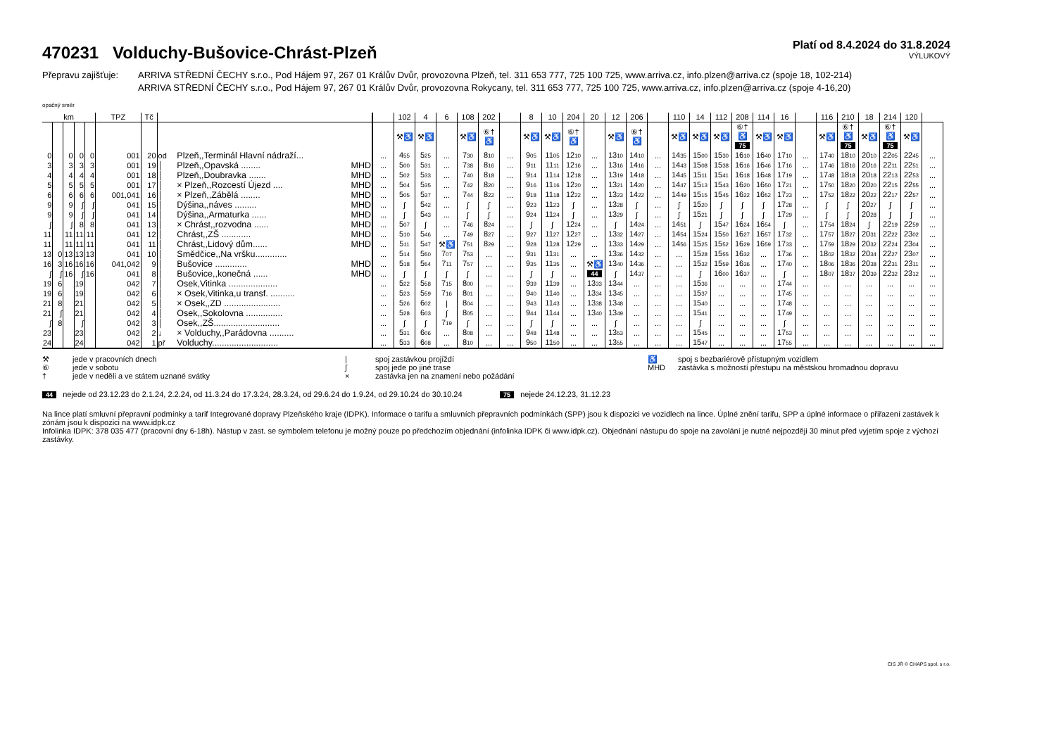470231 Volduchy-Bušovice-Chrást-Plzeň
Platí od 8.4.2024 do 31.8.2024
VÝLUKOVÝ
Přepravu zajišťuje:
ARRIVA STŘEDNÍ ČECHY s.r.o., Pod Hájem 97, 267 01 Králův Dvůr, provozovna Plzeň, tel. 311 653 777, 725 100 725, www.arriva.cz, info.plzen@arriva.cz (spoje 18, 102-214)
ARRIVA STŘEDNÍ ČECHY s.r.o., Pod Hájem 97, 267 01 Králův Dvůr, provozovna Rokycany, tel. 311 653 777, 725 100 725, www.arriva.cz, info.plzen@arriva.cz (spoje 4-16,20)
opačný směr
| km | | | | | TPZ | Tč | | | | 102 | 4 | 6 | 108 | 202 | | 8 | 10 | 204 | 20 | 12 | 206 | | 110 | 14 | 112 | 208 | 114 | 16 | | 116 | 210 | 18 | 214 | 120 | |
| --- | --- | --- | --- | --- | --- | --- | --- | --- | --- | --- | --- | --- | --- | --- | --- | --- | --- | --- | --- | --- | --- | --- | --- | --- | --- | --- | --- | --- | --- | --- | --- | --- | --- | --- | --- |
| | | | | | | | | | | ⚒♿ | ⚒♿ | | ⚒♿ | ⑥† ♿ | | ⚒♿ | ⚒♿ | ⑥† ♿ | | ⚒♿ | ⑥† ♿ | | ⚒♿ | ⚒♿ | ⚒♿ | ⑥† ♿ 75 | ⚒♿ | ⚒♿ | | ⚒♿ | ⑥† ♿ 75 | ⚒♿ | ⑥† ♿ 75 | ⚒♿ | |
| 0 | | 0 | 0 | 0 | 001 | 20 | od | Plzeň,,Terminál Hlavní nádraží... | ... | 4<sup>55</sup> | 5<sup>25</sup> | ... | 7<sup>30</sup> | 8<sup>10</sup> | ... | 9<sup>05</sup> | 11<sup>05</sup> | 12<sup>10</sup> | ... | 13<sup>10</sup> | 14<sup>10</sup> | ... | 14<sup>35</sup> | 15<sup>00</sup> | 15<sup>30</sup> | 16<sup>10</sup> | 16<sup>40</sup> | 17<sup>10</sup> | ... | 17<sup>40</sup> | 18<sup>10</sup> | 20<sup>10</sup> | 22<sup>05</sup> | 22<sup>45</sup> | ... |
| 3 | | 3 | 3 | 3 | 001 | 19 | │ | Plzeň,,Opavská ........ MHD | ... | 5<sup>00</sup> | 5<sup>31</sup> | ... | 7<sup>38</sup> | 8<sup>16</sup> | ... | 9<sup>11</sup> | 11<sup>11</sup> | 12<sup>16</sup> | ... | 13<sup>16</sup> | 14<sup>16</sup> | ... | 14<sup>43</sup> | 15<sup>08</sup> | 15<sup>38</sup> | 16<sup>16</sup> | 16<sup>46</sup> | 17<sup>16</sup> | ... | 17<sup>46</sup> | 18<sup>16</sup> | 20<sup>16</sup> | 22<sup>11</sup> | 22<sup>51</sup> | ... |
| 4 | | 4 | 4 | 4 | 001 | 18 | │ | Plzeň,,Doubravka ....... MHD | ... | 5<sup>02</sup> | 5<sup>33</sup> | ... | 7<sup>40</sup> | 8<sup>18</sup> | ... | 9<sup>14</sup> | 11<sup>14</sup> | 12<sup>18</sup> | ... | 13<sup>19</sup> | 14<sup>18</sup> | ... | 14<sup>45</sup> | 15<sup>11</sup> | 15<sup>41</sup> | 16<sup>18</sup> | 16<sup>48</sup> | 17<sup>19</sup> | ... | 17<sup>48</sup> | 18<sup>18</sup> | 20<sup>18</sup> | 22<sup>13</sup> | 22<sup>53</sup> | ... |
| 5 | | 5 | 5 | 5 | 001 | 17 | │ | × Plzeň,,Rozcestí Újezd .... MHD | ... | 5<sup>04</sup> | 5<sup>35</sup> | ... | 7<sup>42</sup> | 8<sup>20</sup> | ... | 9<sup>16</sup> | 11<sup>16</sup> | 12<sup>20</sup> | ... | 13<sup>21</sup> | 14<sup>20</sup> | ... | 14<sup>47</sup> | 15<sup>13</sup> | 15<sup>43</sup> | 16<sup>20</sup> | 16<sup>50</sup> | 17<sup>21</sup> | ... | 17<sup>50</sup> | 18<sup>20</sup> | 20<sup>20</sup> | 22<sup>15</sup> | 22<sup>55</sup> | ... |
| 6 | | 6 | 6 | 6 | 001,041 | 16 | │ | × Plzeň,,Zábělá ........ MHD | ... | 5<sup>05</sup> | 5<sup>37</sup> | ... | 7<sup>44</sup> | 8<sup>22</sup> | ... | 9<sup>18</sup> | 11<sup>18</sup> | 12<sup>22</sup> | ... | 13<sup>23</sup> | 14<sup>22</sup> | ... | 14<sup>49</sup> | 15<sup>15</sup> | 15<sup>45</sup> | 16<sup>22</sup> | 16<sup>52</sup> | 17<sup>23</sup> | ... | 17<sup>52</sup> | 18<sup>22</sup> | 20<sup>22</sup> | 22<sup>17</sup> | 22<sup>57</sup> | ... |
| 9 | | 9 | ∫ | ∫ | 041 | 15 | │ | Dýšina,,náves ......... MHD | ... | ∫ | 5<sup>42</sup> | ... | ∫ | ∫ | ... | 9<sup>23</sup> | 11<sup>23</sup> | ∫ | ... | 13<sup>28</sup> | ∫ | ... | ∫ | 15<sup>20</sup> | ∫ | ∫ | ∫ | 17<sup>28</sup> | ... | ∫ | ∫ | 20<sup>27</sup> | ∫ | ∫ | ... |
| 9 | | 9 | ∫ | ∫ | 041 | 14 | │ | Dýšina,,Armaturka ...... MHD | ... | ∫ | 5<sup>43</sup> | ... | ∫ | ∫ | ... | 9<sup>24</sup> | 11<sup>24</sup> | ∫ | ... | 13<sup>29</sup> | ∫ | ... | ∫ | 15<sup>21</sup> | ∫ | ∫ | ∫ | 17<sup>29</sup> | ... | ∫ | ∫ | 20<sup>28</sup> | ∫ | ∫ | ... |
| ∫ | | ∫ | 8 | 8 | 041 | 13 | │ | × Chrást,,rozvodna ...... MHD | ... | 5<sup>07</sup> | ∫ | ... | 7<sup>46</sup> | 8<sup>24</sup> | ... | ∫ | ∫ | 12<sup>24</sup> | ... | ∫ | 14<sup>24</sup> | ... | 14<sup>51</sup> | ∫ | 15<sup>47</sup> | 16<sup>24</sup> | 16<sup>54</sup> | ∫ | ... | 17<sup>54</sup> | 18<sup>24</sup> | ∫ | 22<sup>19</sup> | 22<sup>59</sup> | ... |
| 11 | | 11 | 11 | 11 | 041 | 12 | │ | Chrást,,ZŠ ............ MHD | ... | 5<sup>10</sup> | 5<sup>46</sup> | ... | 7<sup>49</sup> | 8<sup>27</sup> | ... | 9<sup>27</sup> | 11<sup>27</sup> | 12<sup>27</sup> | ... | 13<sup>32</sup> | 14<sup>27</sup> | ... | 14<sup>54</sup> | 15<sup>24</sup> | 15<sup>50</sup> | 16<sup>27</sup> | 16<sup>57</sup> | 17<sup>32</sup> | ... | 17<sup>57</sup> | 18<sup>27</sup> | 20<sup>31</sup> | 22<sup>22</sup> | 23<sup>02</sup> | ... |
| 11 | | 11 | 11 | 11 | 041 | 11 | │ | Chrást,,Lidový dům...... MHD | ... | 5<sup>11</sup> | 5<sup>47</sup> | ⚒♿ | 7<sup>51</sup> | 8<sup>29</sup> | ... | 9<sup>28</sup> | 11<sup>28</sup> | 12<sup>29</sup> | ... | 13<sup>33</sup> | 14<sup>29</sup> | ... | 14<sup>56</sup> | 15<sup>25</sup> | 15<sup>52</sup> | 16<sup>29</sup> | 16<sup>59</sup> | 17<sup>33</sup> | ... | 17<sup>59</sup> | 18<sup>29</sup> | 20<sup>32</sup> | 22<sup>24</sup> | 23<sup>04</sup> | ... |
| 13 | 0 | 13 | 13 | 13 | 041 | 10 | │ | Smědčice,,Na vršku............. | ... | 5<sup>14</sup> | 5<sup>50</sup> | 7<sup>07</sup> | 7<sup>53</sup> | ... | ... | 9<sup>31</sup> | 11<sup>31</sup> | ... | ... | 13<sup>36</sup> | 14<sup>32</sup> | ... | ... | 15<sup>28</sup> | 15<sup>55</sup> | 16<sup>32</sup> | ... | 17<sup>36</sup> | ... | 18<sup>02</sup> | 18<sup>32</sup> | 20<sup>34</sup> | 22<sup>27</sup> | 23<sup>07</sup> | ... |
| 16 | 3 | 16 | 16 | 16 | 041,042 | 9 | │ | Bušovice ............. MHD | ... | 5<sup>18</sup> | 5<sup>54</sup> | 7<sup>11</sup> | 7<sup>57</sup> | ... | ... | 9<sup>35</sup> | 11<sup>35</sup> | ... | ⚒♿ | 13<sup>40</sup> | 14<sup>36</sup> | ... | ... | 15<sup>32</sup> | 15<sup>59</sup> | 16<sup>36</sup> | ... | 17<sup>40</sup> | ... | 18<sup>06</sup> | 18<sup>36</sup> | 20<sup>38</sup> | 22<sup>31</sup> | 23<sup>11</sup> | ... |
| ∫ | ∫ | 16 | ∫ | 16 | 041 | 8 | │ | Bušovice,,konečná ...... MHD | ... | ∫ | ∫ | ∫ | ∫ | ... | ... | ∫ | ∫ | ... | 44 | ∫ | 14<sup>37</sup> | ... | ... | ∫ | 16<sup>00</sup> | 16<sup>37</sup> | ... | ∫ | ... | 18<sup>07</sup> | 18<sup>37</sup> | 20<sup>39</sup> | 22<sup>32</sup> | 23<sup>12</sup> | ... |
| 19 | 6 | | 19 | | 042 | 7 | │ | Osek,Vitinka .................... | ... | 5<sup>22</sup> | 5<sup>58</sup> | 7<sup>15</sup> | 8<sup>00</sup> | ... | ... | 9<sup>39</sup> | 11<sup>39</sup> | ... | 13<sup>33</sup> | 13<sup>44</sup> | ... | ... | ... | 15<sup>36</sup> | ... | ... | ... | 17<sup>44</sup> | ... | ... | ... | ... | ... | ... | ... |
| 19 | 6 | | 19 | | 042 | 6 | │ | × Osek,Vitinka,u transf. .......... | ... | 5<sup>23</sup> | 5<sup>59</sup> | 7<sup>16</sup> | 8<sup>01</sup> | ... | ... | 9<sup>40</sup> | 11<sup>40</sup> | ... | 13<sup>34</sup> | 13<sup>45</sup> | ... | ... | ... | 15<sup>37</sup> | ... | ... | ... | 17<sup>45</sup> | ... | ... | ... | ... | ... | ... | ... |
| 21 | 8 | | 21 | | 042 | 5 | │ | × Osek,,ZD ....................... | ... | 5<sup>26</sup> | 6<sup>02</sup> | / | 8<sup>04</sup> | ... | ... | 9<sup>43</sup> | 11<sup>43</sup> | ... | 13<sup>38</sup> | 13<sup>48</sup> | ... | ... | ... | 15<sup>40</sup> | ... | ... | ... | 17<sup>48</sup> | ... | ... | ... | ... | ... | ... | ... |
| 21 | ∫ | | 21 | | 042 | 4 | │ | Osek,,Sokolovna ............... | ... | 5<sup>28</sup> | 6<sup>03</sup> | ∫ | 8<sup>05</sup> | ... | ... | 9<sup>44</sup> | 11<sup>44</sup> | ... | 13<sup>40</sup> | 13<sup>49</sup> | ... | ... | ... | 15<sup>41</sup> | ... | ... | ... | 17<sup>49</sup> | ... | ... | ... | ... | ... | ... | ... |
| ∫ | 8 | | ∫ | | 042 | 3 | │ | Osek,,ZŠ........................... | ... | ∫ | ∫ | 7<sup>19</sup> | ∫ | ... | ... | ∫ | ∫ | ... | ... | ∫ | ... | ... | ... | ∫ | ... | ... | ... | ∫ | ... | ... | ... | ... | ... | ... | ... |
| 23 | | | 23 | | 042 | 2 | ↓ | × Volduchy,,Parádovna .......... | ... | 5<sup>31</sup> | 6<sup>06</sup> | ... | 8<sup>08</sup> | ... | ... | 9<sup>48</sup> | 11<sup>48</sup> | ... | ... | 13<sup>53</sup> | ... | ... | ... | 15<sup>45</sup> | ... | ... | ... | 17<sup>53</sup> | ... | ... | ... | ... | ... | ... | ... |
| 24 | | | 24 | | 042 | 1 | př | Volduchy........................... | ... | 5<sup>33</sup> | 6<sup>08</sup> | ... | 8<sup>10</sup> | ... | ... | 9<sup>50</sup> | 11<sup>50</sup> | ... | ... | 13<sup>55</sup> | ... | ... | ... | 15<sup>47</sup> | ... | ... | ... | 17<sup>55</sup> | ... | ... | ... | ... | ... | ... | ... |
⚒ jede v pracovních dnech
⑥ jede v sobotu
† jede v neděli a ve státem uznané svátky
| spoj zastávkou projíždí
∫ spoj jede po jiné trase
× zastávka jen na znamení nebo požádání
♿ spoj s bezbariérově přístupným vozidlem
MHD zastávka s možností přestupu na městskou hromadnou dopravu
44 nejede od 23.12.23 do 2.1.24, 2.2.24, od 11.3.24 do 17.3.24, 28.3.24, od 29.6.24 do 1.9.24, od 29.10.24 do 30.10.24
75 nejede 24.12.23, 31.12.23
Na lince platí smluvní přepravní podmínky a tarif Integrované dopravy Plzeňského kraje (IDPK). Informace o tarifu a smluvních přepravních podmínkách (SPP) jsou k dispozici ve vozidlech na lince. Úplné znění tarifu, SPP a úplné informace o přiřazení zastávek k zónám jsou k dispozici na www.idpk.cz
Infolinka IDPK: 378 035 477 (pracovní dny 6-18h). Nástup v zast. se symbolem telefonu je možný pouze po předchozím objednání (infolinka IDPK či www.idpk.cz). Objednání nástupu do spoje na zavolání je nutné nejpozději 30 minut před vyjetím spoje z výchozí zastávky.
CIS JŘ © CHAPS spol. s r.o.